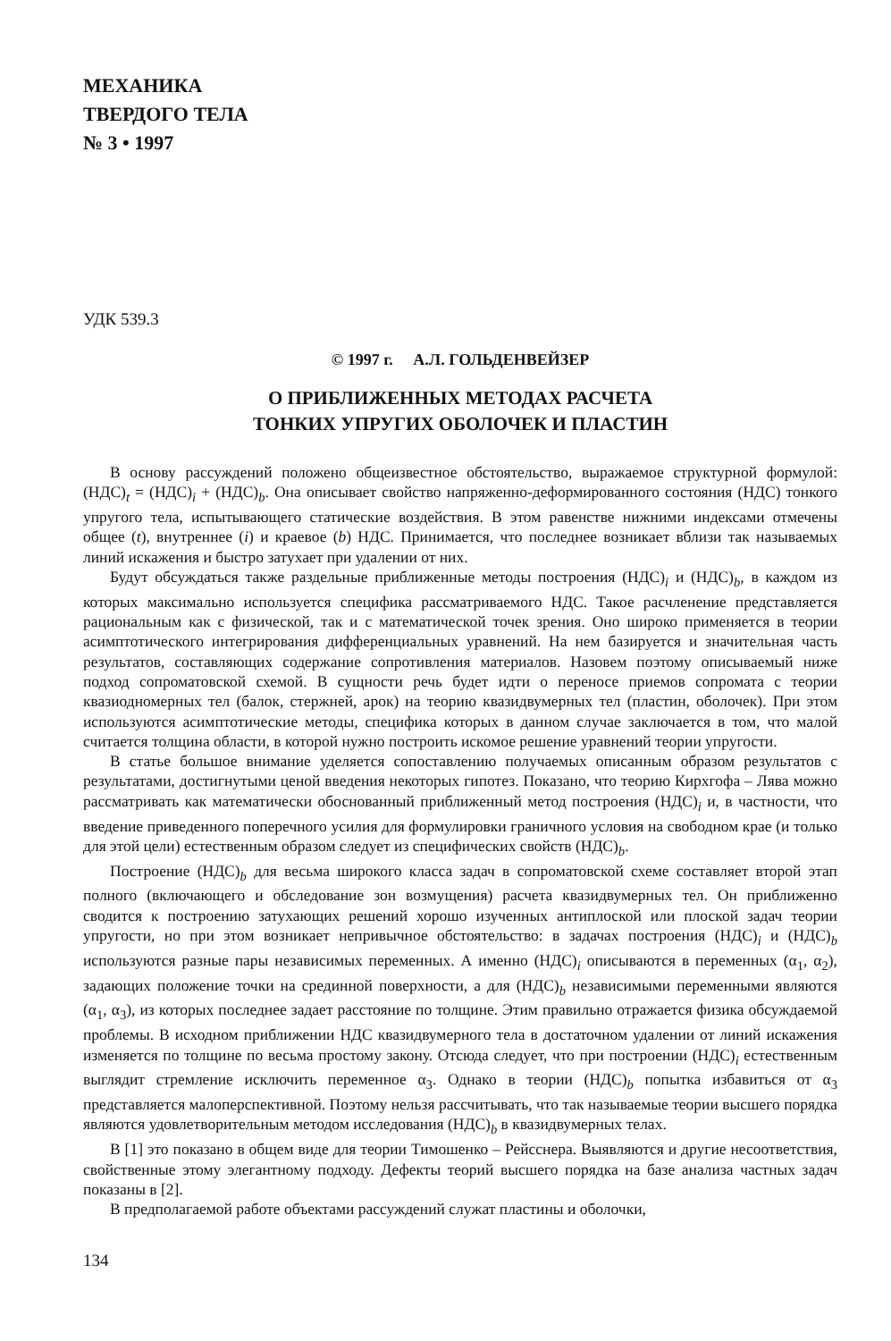МЕХАНИКА
ТВЕРДОГО ТЕЛА
№ 3 • 1997
УДК 539.3
© 1997 г. А.Л. ГОЛЬДЕНВЕЙЗЕР
О ПРИБЛИЖЕННЫХ МЕТОДАХ РАСЧЕТА
ТОНКИХ УПРУГИХ ОБОЛОЧЕК И ПЛАСТИН
В основу рассуждений положено общеизвестное обстоятельство, выражаемое структурной формулой: (НДС)<sub>t</sub> = (НДС)<sub>i</sub> + (НДС)<sub>b</sub>. Она описывает свойство напряженно-деформированного состояния (НДС) тонкого упругого тела, испытывающего статические воздействия. В этом равенстве нижними индексами отмечены общее (t), внутреннее (i) и краевое (b) НДС. Принимается, что последнее возникает вблизи так называемых линий искажения и быстро затухает при удалении от них.
Будут обсуждаться также раздельные приближенные методы построения (НДС)<sub>i</sub> и (НДС)<sub>b</sub>, в каждом из которых максимально используется специфика рассматриваемого НДС. Такое расчленение представляется рациональным как с физической, так и с математической точек зрения. Оно широко применяется в теории асимптотического интегрирования дифференциальных уравнений. На нем базируется и значительная часть результатов, составляющих содержание сопротивления материалов. Назовем поэтому описываемый ниже подход сопроматовской схемой. В сущности речь будет идти о переносе приемов сопромата с теории квазиодномерных тел (балок, стержней, арок) на теорию квазидвумерных тел (пластин, оболочек). При этом используются асимптотические методы, специфика которых в данном случае заключается в том, что малой считается толщина области, в которой нужно построить искомое решение уравнений теории упругости.
В статье большое внимание уделяется сопоставлению получаемых описанным образом результатов с результатами, достигнутыми ценой введения некоторых гипотез. Показано, что теорию Кирхгофа – Лява можно рассматривать как математически обоснованный приближенный метод построения (НДС)<sub>i</sub> и, в частности, что введение приведенного поперечного усилия для формулировки граничного условия на свободном крае (и только для этой цели) естественным образом следует из специфических свойств (НДС)<sub>b</sub>.
Построение (НДС)<sub>b</sub> для весьма широкого класса задач в сопроматовской схеме составляет второй этап полного (включающего и обследование зон возмущения) расчета квазидвумерных тел. Он приближенно сводится к построению затухающих решений хорошо изученных антиплоской или плоской задач теории упругости, но при этом возникает непривычное обстоятельство: в задачах построения (НДС)<sub>i</sub> и (НДС)<sub>b</sub> используются разные пары независимых переменных. А именно (НДС)<sub>i</sub> описываются в переменных (α<sub>1</sub>, α<sub>2</sub>), задающих положение точки на срединной поверхности, а для (НДС)<sub>b</sub> независимыми переменными являются (α<sub>1</sub>, α<sub>3</sub>), из которых последнее задает расстояние по толщине. Этим правильно отражается физика обсуждаемой проблемы. В исходном приближении НДС квазидвумерного тела в достаточном удалении от линий искажения изменяется по толщине по весьма простому закону. Отсюда следует, что при построении (НДС)<sub>i</sub> естественным выглядит стремление исключить переменное α<sub>3</sub>. Однако в теории (НДС)<sub>b</sub> попытка избавиться от α<sub>3</sub> представляется малоперспективной. Поэтому нельзя рассчитывать, что так называемые теории высшего порядка являются удовлетворительным методом исследования (НДС)<sub>b</sub> в квазидвумерных телах.
В [1] это показано в общем виде для теории Тимошенко – Рейсснера. Выявляются и другие несоответствия, свойственные этому элегантному подходу. Дефекты теорий высшего порядка на базе анализа частных задач показаны в [2].
В предполагаемой работе объектами рассуждений служат пластины и оболочки,
134